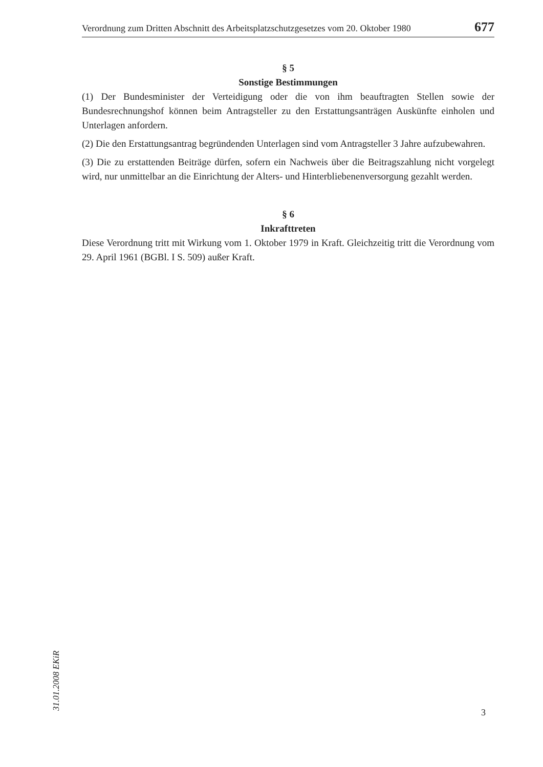Verordnung zum Dritten Abschnitt des Arbeitsplatzschutzgesetzes vom 20. Oktober 1980 677
§ 5
Sonstige Bestimmungen
(1) Der Bundesminister der Verteidigung oder die von ihm beauftragten Stellen sowie der Bundesrechnungshof können beim Antragsteller zu den Erstattungsanträgen Auskünfte einholen und Unterlagen anfordern.
(2) Die den Erstattungsantrag begründenden Unterlagen sind vom Antragsteller 3 Jahre aufzubewahren.
(3) Die zu erstattenden Beiträge dürfen, sofern ein Nachweis über die Beitragszahlung nicht vorgelegt wird, nur unmittelbar an die Einrichtung der Alters- und Hinterbliebenen­versorgung gezahlt werden.
§ 6
Inkrafttreten
Diese Verordnung tritt mit Wirkung vom 1. Oktober 1979 in Kraft. Gleichzeitig tritt die Verordnung vom 29. April 1961 (BGBl. I S. 509) außer Kraft.
31.01.2008 EKiR
3